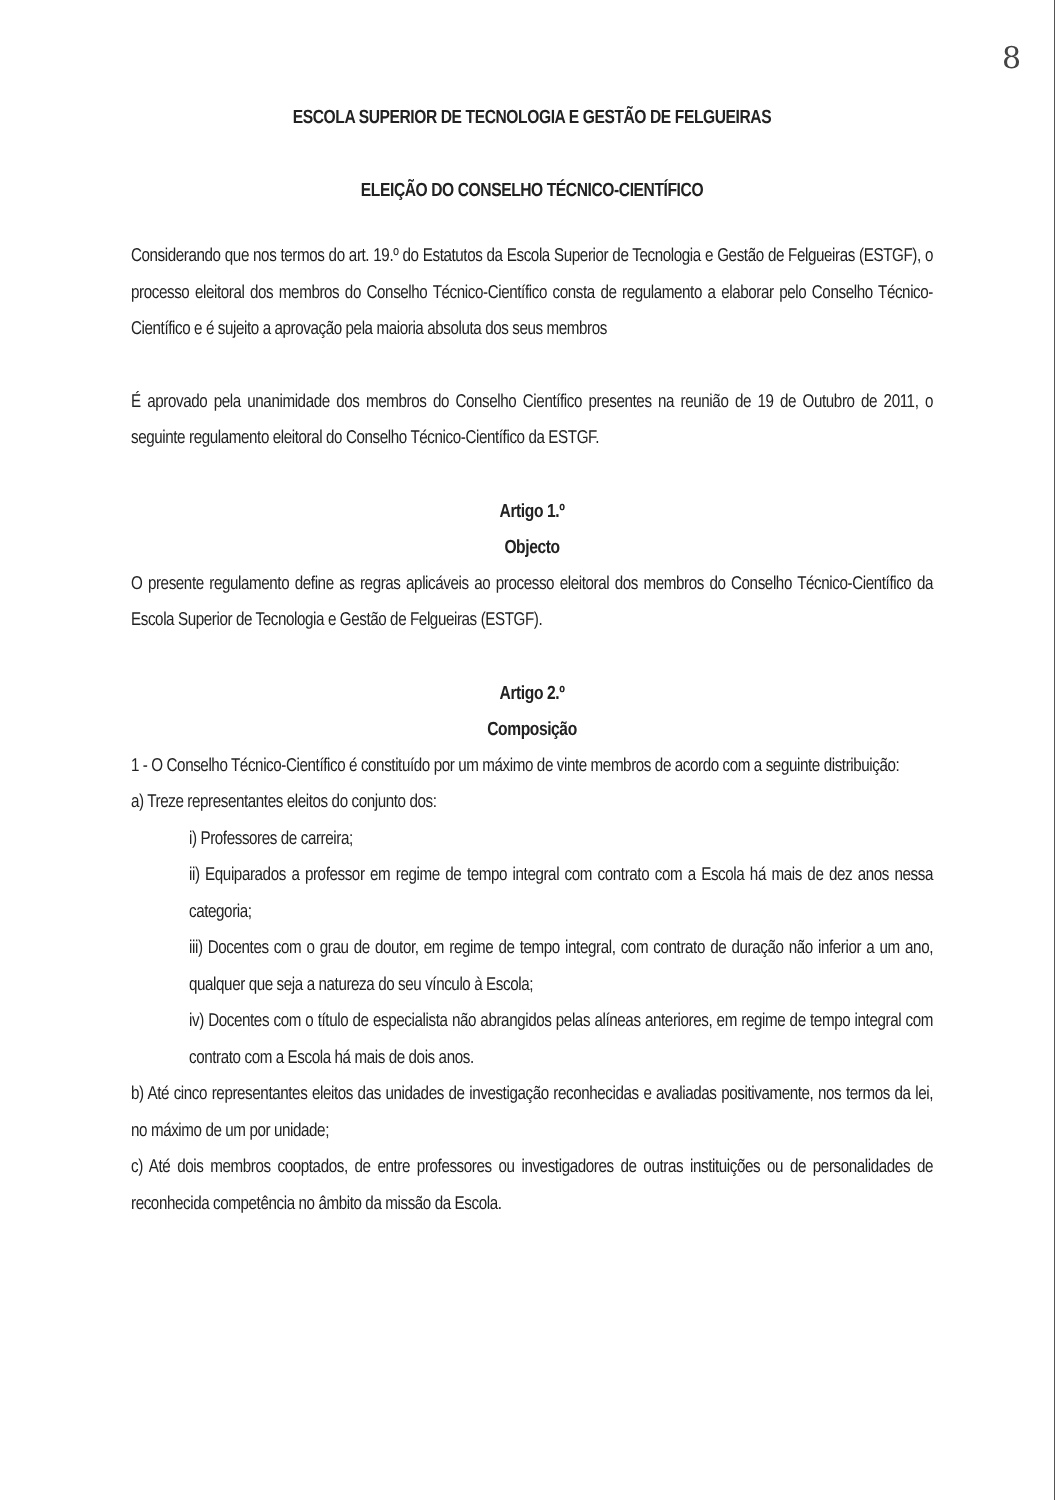8
ESCOLA SUPERIOR DE TECNOLOGIA E GESTÃO DE FELGUEIRAS
ELEIÇÃO DO CONSELHO TÉCNICO-CIENTÍFICO
Considerando que nos termos do art. 19.º do Estatutos da Escola Superior de Tecnologia e Gestão de Felgueiras (ESTGF), o processo eleitoral dos membros do Conselho Técnico-Científico consta de regulamento a elaborar pelo Conselho Técnico-Científico e é sujeito a aprovação pela maioria absoluta dos seus membros
É aprovado pela unanimidade dos membros do Conselho Científico presentes na reunião de 19 de Outubro de 2011, o seguinte regulamento eleitoral do Conselho Técnico-Científico da ESTGF.
Artigo 1.º
Objecto
O presente regulamento define as regras aplicáveis ao processo eleitoral dos membros do Conselho Técnico-Científico da Escola Superior de Tecnologia e Gestão de Felgueiras (ESTGF).
Artigo 2.º
Composição
1 - O Conselho Técnico-Científico é constituído por um máximo de vinte membros de acordo com a seguinte distribuição:
a) Treze representantes eleitos do conjunto dos:
i) Professores de carreira;
ii) Equiparados a professor em regime de tempo integral com contrato com a Escola há mais de dez anos nessa categoria;
iii) Docentes com o grau de doutor, em regime de tempo integral, com contrato de duração não inferior a um ano, qualquer que seja a natureza do seu vínculo à Escola;
iv) Docentes com o título de especialista não abrangidos pelas alíneas anteriores, em regime de tempo integral com contrato com a Escola há mais de dois anos.
b) Até cinco representantes eleitos das unidades de investigação reconhecidas e avaliadas positivamente, nos termos da lei, no máximo de um por unidade;
c) Até dois membros cooptados, de entre professores ou investigadores de outras instituições ou de personalidades de reconhecida competência no âmbito da missão da Escola.